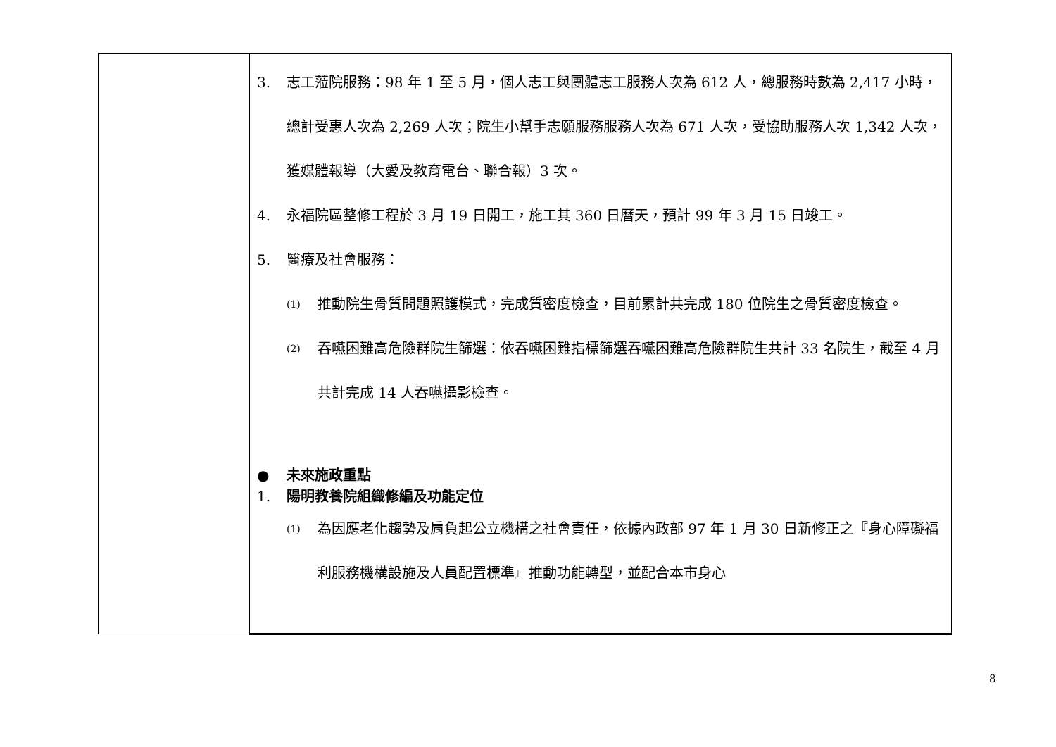| | 3. 志工蒞院服務：98 年 1 至 5 月，個人志工與團體志工服務人次為 612 人，總服務時數為 2,417 小時，總計受惠人次為 2,269 人次；院生小幫手志願服務服務人次為 671 人次，受協助服務人次 1,342 人次，獲媒體報導（大愛及教育電台、聯合報）3 次。 4. 永福院區整修工程於 3 月 19 日開工，施工其 360 日曆天，預計 99 年 3 月 15 日竣工。 5. 醫療及社會服務： (1) 推動院生骨質問題照護模式，完成質密度檢查，目前累計共完成 180 位院生之骨質密度檢查。 (2) 吞嚥困難高危險群院生篩選：依吞嚥困難指標篩選吞嚥困難高危險群院生共計 33 名院生，截至 4 月共計完成 14 人吞嚥攝影檢查。 ● 未來施政重點 1. 陽明教養院組織修編及功能定位 (1) 為因應老化趨勢及肩負起公立機構之社會責任，依據內政部 97 年 1 月 30 日新修正之『身心障礙福利服務機構設施及人員配置標準』推動功能轉型，並配合本市身心 |
8